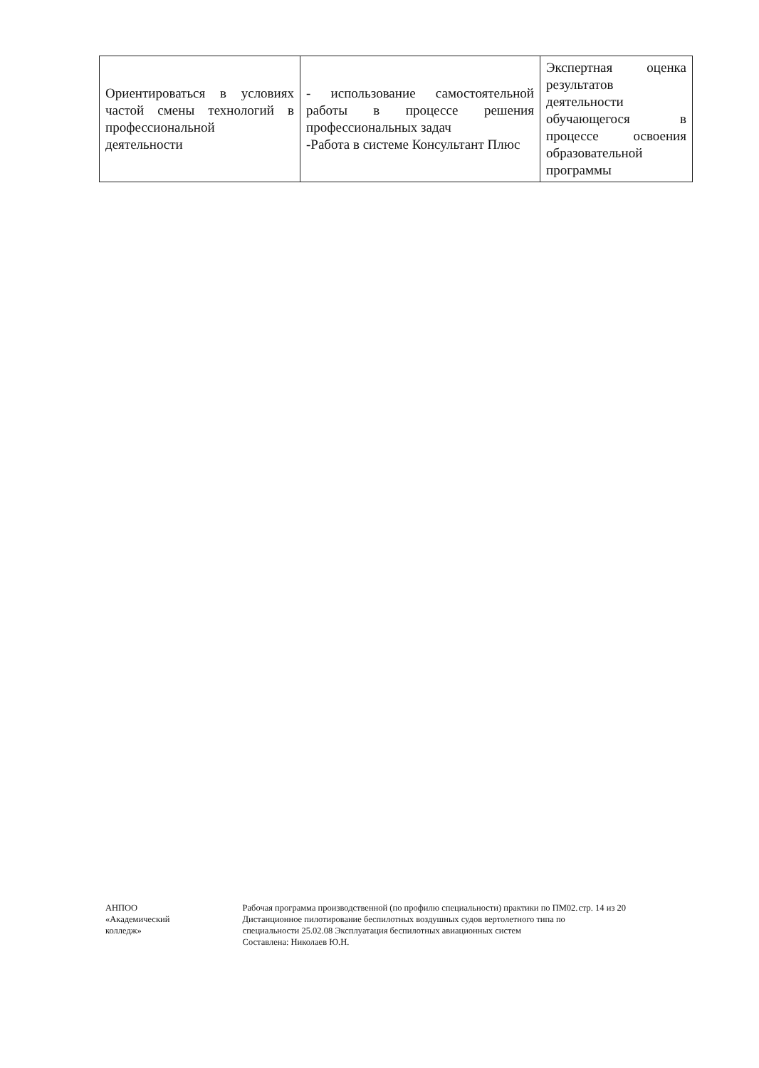| Ориентироваться в условиях частой смены технологий в профессиональной деятельности | - использование самостоятельной работы в процессе решения профессиональных задач -Работа в системе Консультант Плюс | Экспертная оценка результатов деятельности обучающегося в процессе освоения образовательной программы |
АНПОО
«Академический
колледж»
Рабочая программа производственной (по профилю специальности) практики по ПМ02. Дистанционное пилотирование беспилотных воздушных судов вертолетного типа по специальности 25.02.08 Эксплуатация беспилотных авиационных систем
Составлена: Николаев Ю.Н.
стр. 14 из 20